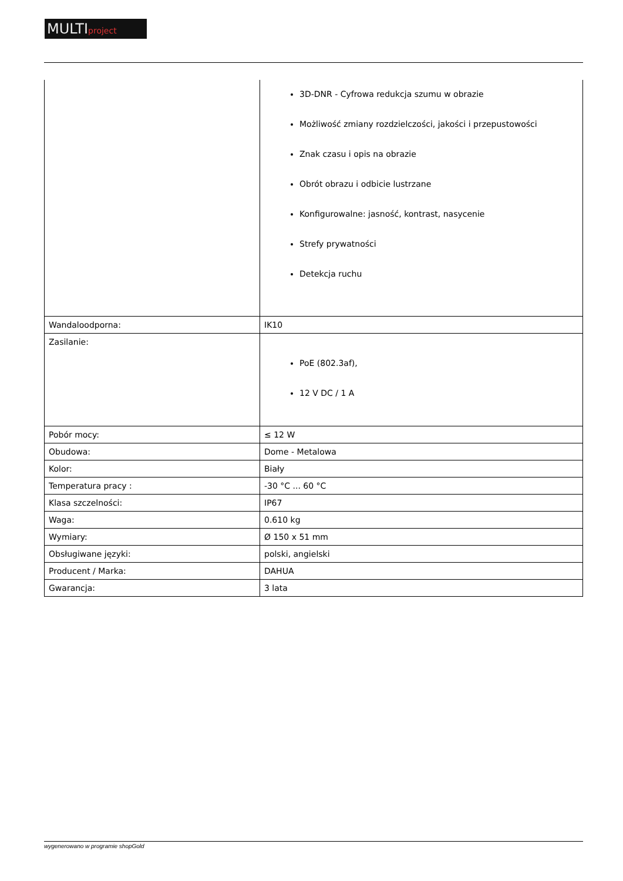MULTIproject
| | 3D-DNR - Cyfrowa redukcja szumu w obrazie Możliwość zmiany rozdzielczości, jakości i przepustowości Znak czasu i opis na obrazie Obrót obrazu i odbicie lustrzane Konfigurowalne: jasność, kontrast, nasycenie Strefy prywatności Detekcja ruchu |
| Wandaloodporna: | IK10 |
| Zasilanie: | PoE (802.3af), 12 V DC / 1 A |
| Pobór mocy: | ≤ 12 W |
| Obudowa: | Dome - Metalowa |
| Kolor: | Biały |
| Temperatura pracy : | -30 °C ... 60 °C |
| Klasa szczelności: | IP67 |
| Waga: | 0.610 kg |
| Wymiary: | Ø 150 x 51 mm |
| Obsługiwane języki: | polski, angielski |
| Producent / Marka: | DAHUA |
| Gwarancja: | 3 lata |
wygenerowano w programie shopGold